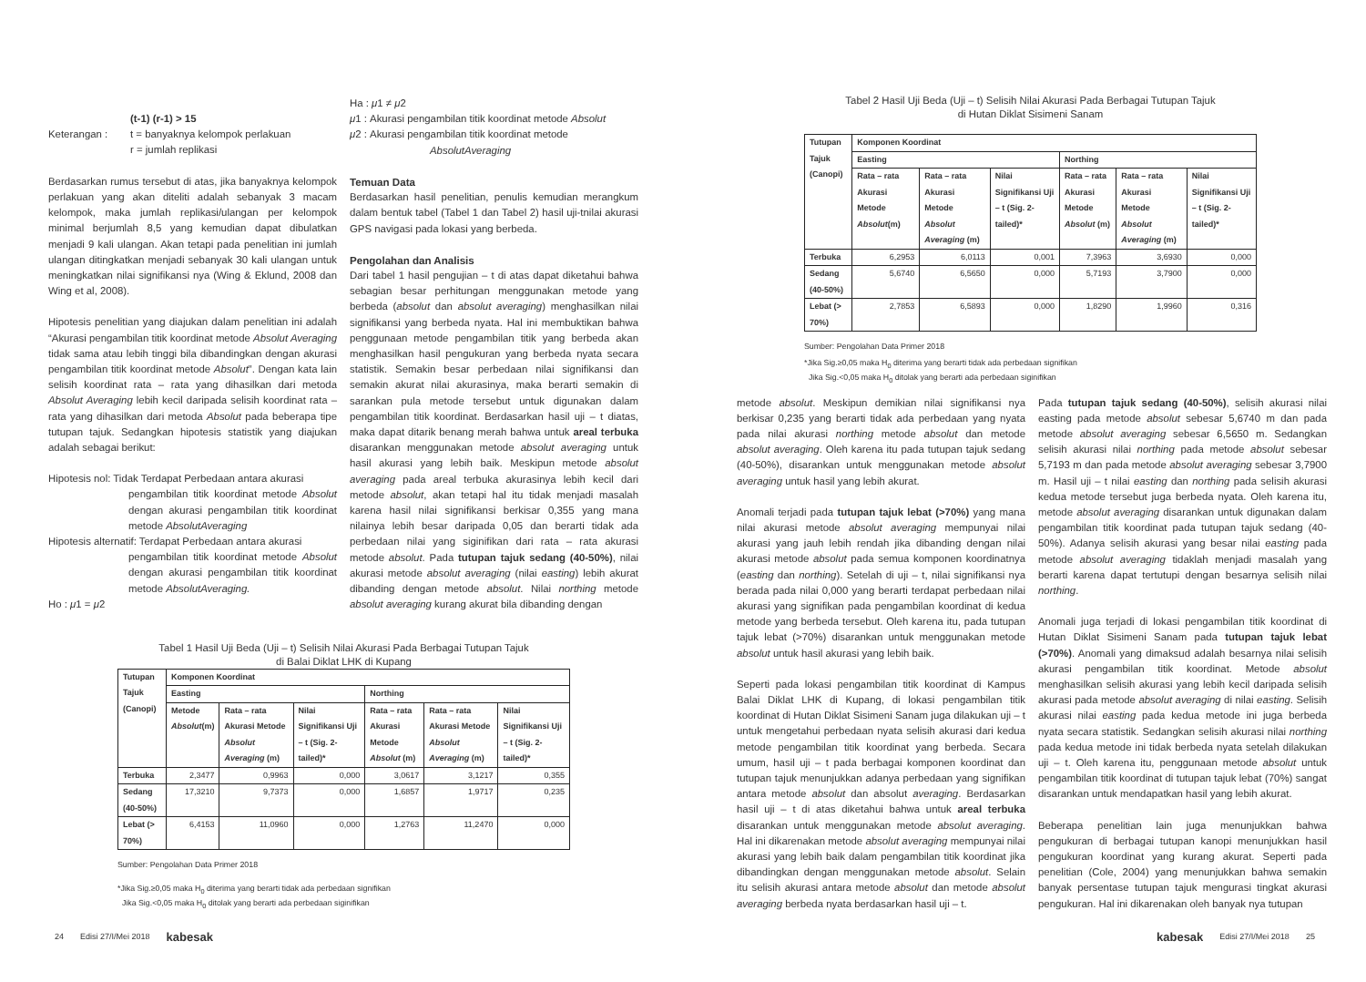(t-1) (r-1) > 15
Keterangan : t = banyaknya kelompok perlakuan
r = jumlah replikasi
Berdasarkan rumus tersebut di atas, jika banyaknya kelompok perlakuan yang akan diteliti adalah sebanyak 3 macam kelompok, maka jumlah replikasi/ulangan per kelompok minimal berjumlah 8,5 yang kemudian dapat dibulatkan menjadi 9 kali ulangan. Akan tetapi pada penelitian ini jumlah ulangan ditingkatkan menjadi sebanyak 30 kali ulangan untuk meningkatkan nilai signifikansi nya (Wing & Eklund, 2008 dan Wing et al, 2008).
Hipotesis penelitian yang diajukan dalam penelitian ini adalah “Akurasi pengambilan titik koordinat metode Absolut Averaging tidak sama atau lebih tinggi bila dibandingkan dengan akurasi pengambilan titik koordinat metode Absolut”. Dengan kata lain selisih koordinat rata – rata yang dihasilkan dari metoda Absolut Averaging lebih kecil daripada selisih koordinat rata – rata yang dihasilkan dari metoda Absolut pada beberapa tipe tutupan tajuk. Sedangkan hipotesis statistik yang diajukan adalah sebagai berikut:
Hipotesis nol: Tidak Terdapat Perbedaan antara akurasi
pengambilan titik koordinat metode Absolut dengan akurasi pengambilan titik koordinat metode AbsolutAveraging
Hipotesis alternatif: Terdapat Perbedaan antara akurasi
pengambilan titik koordinat metode Absolut dengan akurasi pengambilan titik koordinat metode AbsolutAveraging.
Ho : μ1 = μ2
Ha : μ1 ≠ μ2
μ1 : Akurasi pengambilan titik koordinat metode Absolut
μ2 : Akurasi pengambilan titik koordinat metode
AbsolutAveraging
Temuan Data
Berdasarkan hasil penelitian, penulis kemudian merangkum dalam bentuk tabel (Tabel 1 dan Tabel 2) hasil uji-tnilai akurasi GPS navigasi pada lokasi yang berbeda.
Pengolahan dan Analisis
Dari tabel 1 hasil pengujian – t di atas dapat diketahui bahwa sebagian besar perhitungan menggunakan metode yang berbeda (absolut dan absolut averaging) menghasilkan nilai signifikansi yang berbeda nyata. Hal ini membuktikan bahwa penggunaan metode pengambilan titik yang berbeda akan menghasilkan hasil pengukuran yang berbeda nyata secara statistik. Semakin besar perbedaan nilai signifikansi dan semakin akurat nilai akurasinya, maka berarti semakin di sarankan pula metode tersebut untuk digunakan dalam pengambilan titik koordinat. Berdasarkan hasil uji – t diatas, maka dapat ditarik benang merah bahwa untuk areal terbuka disarankan menggunakan metode absolut averaging untuk hasil akurasi yang lebih baik. Meskipun metode absolut averaging pada areal terbuka akurasinya lebih kecil dari metode absolut, akan tetapi hal itu tidak menjadi masalah karena hasil nilai signifikansi berkisar 0,355 yang mana nilainya lebih besar daripada 0,05 dan berarti tidak ada perbedaan nilai yang siginifikan dari rata – rata akurasi metode absolut. Pada tutupan tajuk sedang (40-50%), nilai akurasi metode absolut averaging (nilai easting) lebih akurat dibanding dengan metode absolut. Nilai northing metode absolut averaging kurang akurat bila dibanding dengan
Tabel 1 Hasil Uji Beda (Uji – t) Selisih Nilai Akurasi Pada Berbagai Tutupan Tajuk
di Balai Diklat LHK di Kupang
| Tutupan Tajuk (Canopi) | Komponen Koordinat | | | | | |
| --- | --- | --- | --- | --- | --- | --- |
| | Easting | | | Northing | | |
| | Metode Absolut (m) | Rata – rata Akurasi Metode Absolut Averaging (m) | Nilai Signifikansi Uji – t (Sig. 2-tailed)* | Rata – rata Akurasi Metode Absolut (m) | Rata – rata Akurasi Metode Absolut Averaging (m) | Nilai Signifikansi Uji – t (Sig. 2-tailed)* |
| Terbuka | 2,3477 | 0,9963 | 0,000 | 3,0617 | 3,1217 | 0,355 |
| Sedang (40-50%) | 17,3210 | 9,7373 | 0,000 | 1,6857 | 1,9717 | 0,235 |
| Lebat (> 70%) | 6,4153 | 11,0960 | 0,000 | 1,2763 | 11,2470 | 0,000 |
Sumber: Pengolahan Data Primer 2018
*Jika Sig.≥0,05 maka H<sub>0</sub> diterima yang berarti tidak ada perbedaan signifikan
Jika Sig.<0,05 maka H<sub>0</sub> ditolak yang berarti ada perbedaan siginifikan
24 Edisi 27/I/Mei 2018 kabesak
Tabel 2 Hasil Uji Beda (Uji – t) Selisih Nilai Akurasi Pada Berbagai Tutupan Tajuk
di Hutan Diklat Sisimeni Sanam
| Tutupan Tajuk (Canopi) | Komponen Koordinat | | | | | |
| --- | --- | --- | --- | --- | --- | --- |
| | Easting | | | Northing | | |
| | Rata – rata Akurasi Metode Absolut (m) | Rata – rata Akurasi Metode Absolut Averaging (m) | Nilai Signifikansi Uji – t (Sig. 2-tailed)* | Rata – rata Akurasi Metode Absolut (m) | Rata – rata Akurasi Metode Absolut Averaging (m) | Nilai Signifikansi Uji – t (Sig. 2-tailed)* |
| Terbuka | 6,2953 | 6,0113 | 0,001 | 7,3963 | 3,6930 | 0,000 |
| Sedang (40-50%) | 5,6740 | 6,5650 | 0,000 | 5,7193 | 3,7900 | 0,000 |
| Lebat (> 70%) | 2,7853 | 6,5893 | 0,000 | 1,8290 | 1,9960 | 0,316 |
Sumber: Pengolahan Data Primer 2018
*Jika Sig.≥0,05 maka H<sub>0</sub> diterima yang berarti tidak ada perbedaan signifikan
Jika Sig.<0,05 maka H<sub>0</sub> ditolak yang berarti ada perbedaan siginifikan
metode absolut. Meskipun demikian nilai signifikansi nya berkisar 0,235 yang berarti tidak ada perbedaan yang nyata pada nilai akurasi northing metode absolut dan metode absolut averaging. Oleh karena itu pada tutupan tajuk sedang (40-50%), disarankan untuk menggunakan metode absolut averaging untuk hasil yang lebih akurat.
Anomali terjadi pada tutupan tajuk lebat (>70%) yang mana nilai akurasi metode absolut averaging mempunyai nilai akurasi yang jauh lebih rendah jika dibanding dengan nilai akurasi metode absolut pada semua komponen koordinatnya (easting dan northing). Setelah di uji – t, nilai signifikansi nya berada pada nilai 0,000 yang berarti terdapat perbedaan nilai akurasi yang signifikan pada pengambilan koordinat di kedua metode yang berbeda tersebut. Oleh karena itu, pada tutupan tajuk lebat (>70%) disarankan untuk menggunakan metode absolut untuk hasil akurasi yang lebih baik.
Seperti pada lokasi pengambilan titik koordinat di Kampus Balai Diklat LHK di Kupang, di lokasi pengambilan titik koordinat di Hutan Diklat Sisimeni Sanam juga dilakukan uji – t untuk mengetahui perbedaan nyata selisih akurasi dari kedua metode pengambilan titik koordinat yang berbeda. Secara umum, hasil uji – t pada berbagai komponen koordinat dan tutupan tajuk menunjukkan adanya perbedaan yang signifikan antara metode absolut dan absolut averaging. Berdasarkan hasil uji – t di atas diketahui bahwa untuk areal terbuka disarankan untuk menggunakan metode absolut averaging. Hal ini dikarenakan metode absolut averaging mempunyai nilai akurasi yang lebih baik dalam pengambilan titik koordinat jika dibandingkan dengan menggunakan metode absolut. Selain itu selisih akurasi antara metode absolut dan metode absolut averaging berbeda nyata berdasarkan hasil uji – t.
Pada tutupan tajuk sedang (40-50%), selisih akurasi nilai easting pada metode absolut sebesar 5,6740 m dan pada metode absolut averaging sebesar 6,5650 m. Sedangkan selisih akurasi nilai northing pada metode absolut sebesar 5,7193 m dan pada metode absolut averaging sebesar 3,7900 m. Hasil uji – t nilai easting dan northing pada selisih akurasi kedua metode tersebut juga berbeda nyata. Oleh karena itu, metode absolut averaging disarankan untuk digunakan dalam pengambilan titik koordinat pada tutupan tajuk sedang (40-50%). Adanya selisih akurasi yang besar nilai easting pada metode absolut averaging tidaklah menjadi masalah yang berarti karena dapat tertutupi dengan besarnya selisih nilai northing.
Anomali juga terjadi di lokasi pengambilan titik koordinat di Hutan Diklat Sisimeni Sanam pada tutupan tajuk lebat (>70%). Anomali yang dimaksud adalah besarnya nilai selisih akurasi pengambilan titik koordinat. Metode absolut menghasilkan selisih akurasi yang lebih kecil daripada selisih akurasi pada metode absolut averaging di nilai easting. Selisih akurasi nilai easting pada kedua metode ini juga berbeda nyata secara statistik. Sedangkan selisih akurasi nilai northing pada kedua metode ini tidak berbeda nyata setelah dilakukan uji – t. Oleh karena itu, penggunaan metode absolut untuk pengambilan titik koordinat di tutupan tajuk lebat (70%) sangat disarankan untuk mendapatkan hasil yang lebih akurat.
Beberapa penelitian lain juga menunjukkan bahwa pengukuran di berbagai tutupan kanopi menunjukkan hasil pengukuran koordinat yang kurang akurat. Seperti pada penelitian (Cole, 2004) yang menunjukkan bahwa semakin banyak persentase tutupan tajuk mengurasi tingkat akurasi pengukuran. Hal ini dikarenakan oleh banyak nya tutupan
kabesak Edisi 27/I/Mei 2018 25